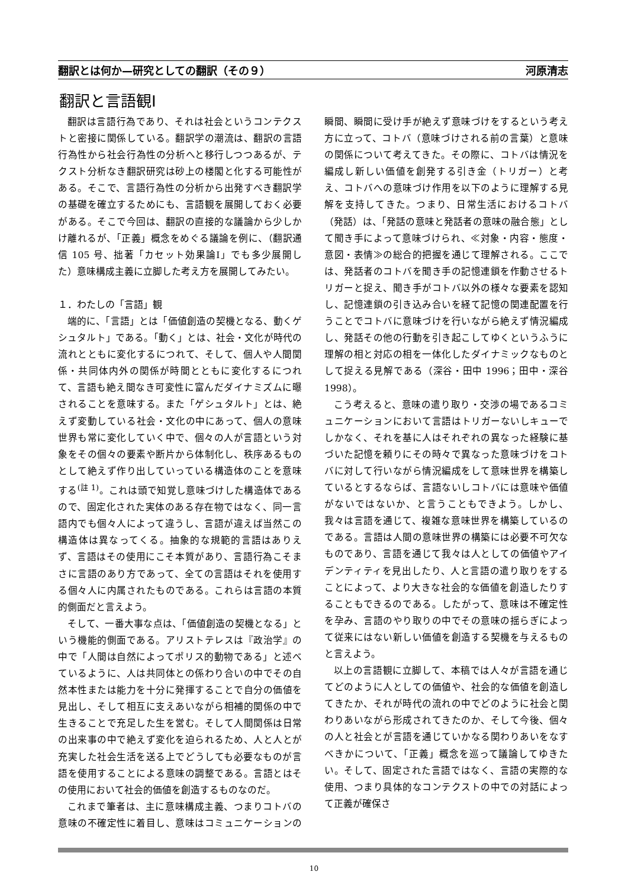翻訳とは何か—研究としての翻訳（その９） 河原清志
翻訳と言語観Ⅰ
翻訳は言語行為であり、それは社会というコンテクストと密接に関係している。翻訳学の潮流は、翻訳の言語行為性から社会行為性の分析へと移行しつつあるが、テクスト分析なき翻訳研究は砂上の楼閣と化する可能性がある。そこで、言語行為性の分析から出発すべき翻訳学の基礎を確立するためにも、言語観を展開しておく必要がある。そこで今回は、翻訳の直接的な議論から少しかけ離れるが、「正義」概念をめぐる議論を例に、（翻訳通信 105 号、拙著「カセット効果論Ⅰ」でも多少展開した）意味構成主義に立脚した考え方を展開してみたい。
１．わたしの「言語」観
端的に、「言語」とは「価値創造の契機となる、動くゲシュタルト」である。「動く」とは、社会・文化が時代の流れとともに変化するにつれて、そして、個人や人間関係・共同体内外の関係が時間とともに変化するにつれて、言語も絶え間なき可変性に富んだダイナミズムに曝されることを意味する。また「ゲシュタルト」とは、絶えず変動している社会・文化の中にあって、個人の意味世界も常に変化していく中で、個々の人が言語という対象をその個々の要素や断片から体制化し、秩序あるものとして絶えず作り出していっている構造体のことを意味する<sup>(註 1)</sup>。これは頭で知覚し意味づけした構造体であるので、固定化された実体のある存在物ではなく、同一言語内でも個々人によって違うし、言語が違えば当然この構造体は異なってくる。抽象的な規範的言語はありえず、言語はその使用にこそ本質があり、言語行為こそまさに言語のあり方であって、全ての言語はそれを使用する個々人に内属されたものである。これらは言語の本質的側面だと言えよう。
そして、一番大事な点は、「価値創造の契機となる」という機能的側面である。アリストテレスは『政治学』の中で「人間は自然によってポリス的動物である」と述べているように、人は共同体との係わり合いの中でその自然本性または能力を十分に発揮することで自分の価値を見出し、そして相互に支えあいながら相補的関係の中で生きることで充足した生を営む。そして人間関係は日常の出来事の中で絶えず変化を迫られるため、人と人とが充実した社会生活を送る上でどうしても必要なものが言語を使用することによる意味の調整である。言語とはその使用において社会的価値を創造するものなのだ。
これまで筆者は、主に意味構成主義、つまりコトバの意味の不確定性に着目し、意味はコミュニケーションの瞬間、瞬間に受け手が絶えず意味づけをするという考え方に立って、コトバ（意味づけされる前の言葉）と意味の関係について考えてきた。その際に、コトバは情況を編成し新しい価値を創発する引き金（トリガー）と考え、コトバへの意味づけ作用を以下のように理解する見解を支持してきた。つまり、日常生活におけるコトバ（発話）は、「発話の意味と発話者の意味の融合態」として聞き手によって意味づけられ、≪対象・内容・態度・意図・表情≫の総合的把握を通じて理解される。ここでは、発話者のコトバを聞き手の記憶連鎖を作動させるトリガーと捉え、聞き手がコトバ以外の様々な要素を認知し、記憶連鎖の引き込み合いを経て記憶の関連配置を行うことでコトバに意味づけを行いながら絶えず情況編成し、発話その他の行動を引き起こしてゆくというふうに理解の相と対応の相を一体化したダイナミックなものとして捉える見解である（深谷・田中 1996；田中・深谷 1998）。
こう考えると、意味の遣り取り・交渉の場であるコミュニケーションにおいて言語はトリガーないしキューでしかなく、それを基に人はそれぞれの異なった経験に基づいた記憶を頼りにその時々で異なった意味づけをコトバに対して行いながら情況編成をして意味世界を構築しているとするならば、言語ないしコトバには意味や価値がないではないか、と言うこともできよう。しかし、我々は言語を通じて、複雑な意味世界を構築しているのである。言語は人間の意味世界の構築には必要不可欠なものであり、言語を通じて我々は人としての価値やアイデンティティを見出したり、人と言語の遣り取りをすることによって、より大きな社会的な価値を創造したりすることもできるのである。したがって、意味は不確定性を孕み、言語のやり取りの中でその意味の揺らぎによって従来にはない新しい価値を創造する契機を与えるものと言えよう。
以上の言語観に立脚して、本稿では人々が言語を通じてどのように人としての価値や、社会的な価値を創造してきたか、それが時代の流れの中でどのように社会と関わりあいながら形成されてきたのか、そして今後、個々の人と社会とが言語を通じていかなる関わりあいをなすべきかについて、「正義」概念を巡って議論してゆきたい。そして、固定された言語ではなく、言語の実際的な使用、つまり具体的なコンテクストの中での対話によって正義が確保さ
10